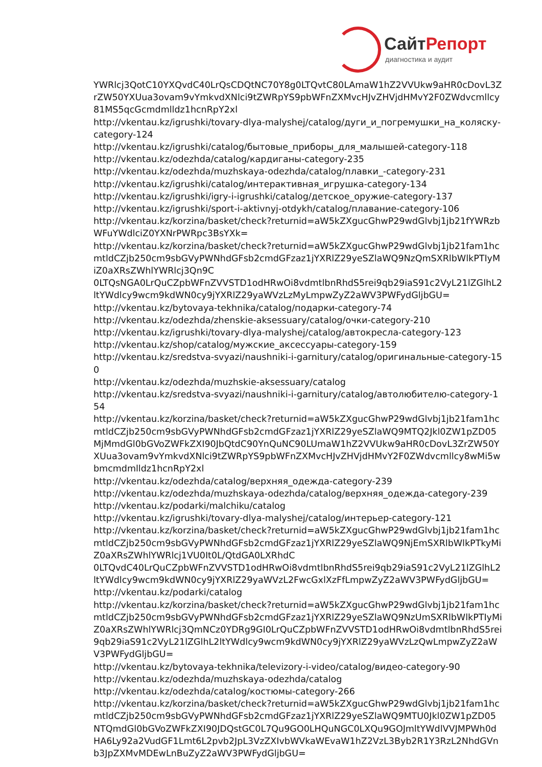СайтРепорт
диагностика и аудит
YWRlcj3QotC10YXQvdC40LrQsCDQtNC70Y8g0LTQvtC80LAmaW1hZ2VVUkw9aHR0cDovL3ZrZW50YXUua3ovam9vYmkvdXNlci9tZWRpYS9pbWFnZXMvcHJvZHVjdHMvY2F0ZWdvcmllcy81MS5qcGcmdmlldz1hcnRpY2xl
http://vkentau.kz/igrushki/tovary-dlya-malyshej/catalog/дуги_и_погремушки_на_коляску-category-124
http://vkentau.kz/igrushki/catalog/бытовые_приборы_для_малышей-category-118
http://vkentau.kz/odezhda/catalog/кардиганы-category-235
http://vkentau.kz/odezhda/muzhskaya-odezhda/catalog/плавки_-category-231
http://vkentau.kz/igrushki/catalog/интерактивная_игрушка-category-134
http://vkentau.kz/igrushki/igry-i-igrushki/catalog/детское_оружие-category-137
http://vkentau.kz/igrushki/sport-i-aktivnyj-otdykh/catalog/плавание-category-106
http://vkentau.kz/korzina/basket/check?returnid=aW5kZXgucGhwP29wdGlvbj1jb21fYWRzbWFuYWdlciZ0YXNrPWRpc3BsYXk=
http://vkentau.kz/korzina/basket/check?returnid=aW5kZXgucGhwP29wdGlvbj1jb21fam1hcmtldCZjb250cm9sbGVyPWNhdGFsb2cmdGFzaz1jYXRlZ29yeSZlaWQ9NzQmSXRlbWlkPTIyMiZ0aXRsZWhlYWRlcj3Qn9C
0LTQsNGA0LrQuCZpbWFnZVVSTD1odHRwOi8vdmtlbnRhdS5rei9qb29iaS91c2VyL21lZGlhL2ltYWdlcy9wcm9kdWN0cy9jYXRlZ29yaWVzLzMyLmpwZyZ2aWV3PWFydGljbGU=
http://vkentau.kz/bytovaya-tekhnika/catalog/подарки-category-74
http://vkentau.kz/odezhda/zhenskie-aksessuary/catalog/очки-category-210
http://vkentau.kz/igrushki/tovary-dlya-malyshej/catalog/автокресла-category-123
http://vkentau.kz/shop/catalog/мужские_аксессуары-category-159
http://vkentau.kz/sredstva-svyazi/naushniki-i-garnitury/catalog/оригинальные-category-150
http://vkentau.kz/odezhda/muzhskie-aksessuary/catalog
http://vkentau.kz/sredstva-svyazi/naushniki-i-garnitury/catalog/автолюбителю-category-154
http://vkentau.kz/korzina/basket/check?returnid=aW5kZXgucGhwP29wdGlvbj1jb21fam1hcmtldCZjb250cm9sbGVyPWNhdGFsb2cmdGFzaz1jYXRlZ29yeSZlaWQ9MTQ2Jkl0ZW1pZD05MjMmdGl0bGVoZWFkZXI90JbQtdC90YnQuNC90LUmaW1hZ2VVUkw9aHR0cDovL3ZrZW50YXUua3ovam9vYmkvdXNlci9tZWRpYS9pbWFnZXMvcHJvZHVjdHMvY2F0ZWdvcmllcy8wMi5wbmcmdmlldz1hcnRpY2xl
http://vkentau.kz/odezhda/catalog/верхняя_одежда-category-239
http://vkentau.kz/odezhda/muzhskaya-odezhda/catalog/верхняя_одежда-category-239
http://vkentau.kz/podarki/malchiku/catalog
http://vkentau.kz/igrushki/tovary-dlya-malyshej/catalog/интерьер-category-121
http://vkentau.kz/korzina/basket/check?returnid=aW5kZXgucGhwP29wdGlvbj1jb21fam1hcmtldCZjb250cm9sbGVyPWNhdGFsb2cmdGFzaz1jYXRlZ29yeSZlaWQ9NjEmSXRlbWlkPTkyMiZ0aXRsZWhlYWRlcj1VU0It0L/QtdGA0LXRhdC
0LTQvdC40LrQuCZpbWFnZVVSTD1odHRwOi8vdmtlbnRhdS5rei9qb29iaS91c2VyL21lZGlhL2ltYWdlcy9wcm9kdWN0cy9jYXRlZ29yaWVzL2FwcGxlXzFfLmpwZyZ2aWV3PWFydGljbGU=
http://vkentau.kz/podarki/catalog
http://vkentau.kz/korzina/basket/check?returnid=aW5kZXgucGhwP29wdGlvbj1jb21fam1hcmtldCZjb250cm9sbGVyPWNhdGFsb2cmdGFzaz1jYXRlZ29yeSZlaWQ9NzUmSXRlbWlkPTIyMiZ0aXRsZWhlYWRlcj3QmNCz0YDRg9GI0LrQuCZpbWFnZVVSTD1odHRwOi8vdmtlbnRhdS5rei9qb29iaS91c2VyL21lZGlhL2ltYWdlcy9wcm9kdWN0cy9jYXRlZ29yaWVzLzQwLmpwZyZ2aWV3PWFydGljbGU=
http://vkentau.kz/bytovaya-tekhnika/televizory-i-video/catalog/видео-category-90
http://vkentau.kz/odezhda/muzhskaya-odezhda/catalog
http://vkentau.kz/odezhda/catalog/костюмы-category-266
http://vkentau.kz/korzina/basket/check?returnid=aW5kZXgucGhwP29wdGlvbj1jb21fam1hcmtldCZjb250cm9sbGVyPWNhdGFsb2cmdGFzaz1jYXRlZ29yeSZlaWQ9MTU0Jkl0ZW1pZD05NTQmdGl0bGVoZWFkZXI90JDQstGC0L7Qu9GO0LHQuNGC0LXQu9GOJmltYWdlVVJMPWh0dHA6Ly92a2VudGF1Lmt6L2pvb2JpL3VzZXIvbWVkaWEvaW1hZ2VzL3Byb2R1Y3RzL2NhdGVnb3JpZXMvMDEwLnBuZyZ2aWV3PWFydGljbGU=